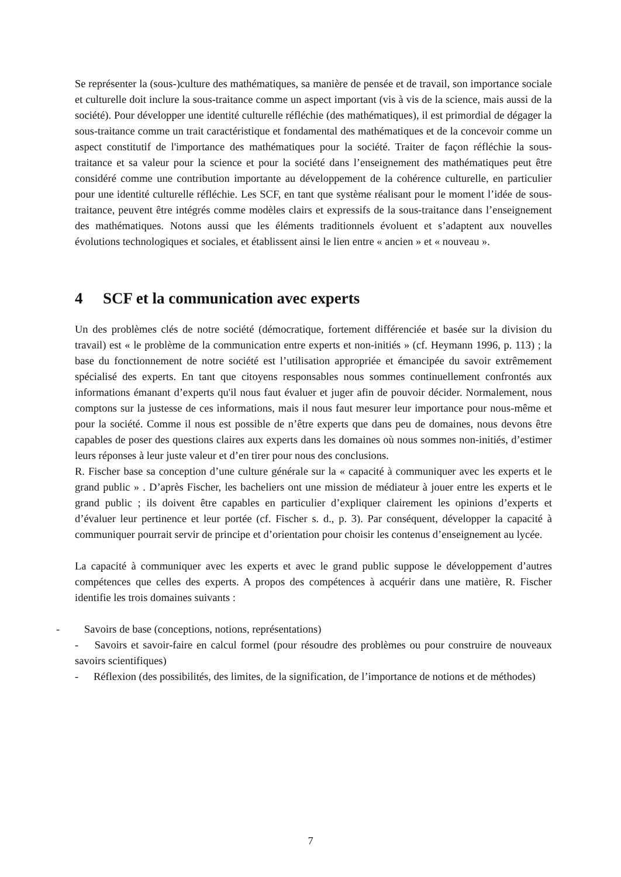Se représenter la (sous-)culture des mathématiques, sa manière de pensée et de travail, son importance sociale et culturelle doit inclure la sous-traitance comme un aspect important (vis à vis de la science, mais aussi de la société). Pour développer une identité culturelle réfléchie (des mathématiques), il est primordial de dégager la sous-traitance comme un trait caractéristique et fondamental des mathématiques et de la concevoir comme un aspect constitutif de l'importance des mathématiques pour la société. Traiter de façon réfléchie la sous-traitance et sa valeur pour la science et pour la société dans l’enseignement des mathématiques peut être considéré comme une contribution importante au développement de la cohérence culturelle, en particulier pour une identité culturelle réfléchie. Les SCF, en tant que système réalisant pour le moment l’idée de sous-traitance, peuvent être intégrés comme modèles clairs et expressifs de la sous-traitance dans l’enseignement des mathématiques. Notons aussi que les éléments traditionnels évoluent et s’adaptent aux nouvelles évolutions technologiques et sociales, et établissent ainsi le lien entre « ancien » et « nouveau ».
4 SCF et la communication avec experts
Un des problèmes clés de notre société (démocratique, fortement différenciée et basée sur la division du travail) est « le problème de la communication entre experts et non-initiés » (cf. Heymann 1996, p. 113) ; la base du fonctionnement de notre société est l’utilisation appropriée et émancipée du savoir extrêmement spécialisé des experts. En tant que citoyens responsables nous sommes continuellement confrontés aux informations émanant d’experts qu'il nous faut évaluer et juger afin de pouvoir décider. Normalement, nous comptons sur la justesse de ces informations, mais il nous faut mesurer leur importance pour nous-même et pour la société. Comme il nous est possible de n’être experts que dans peu de domaines, nous devons être capables de poser des questions claires aux experts dans les domaines où nous sommes non-initiés, d’estimer leurs réponses à leur juste valeur et d’en tirer pour nous des conclusions.
R. Fischer base sa conception d’une culture générale sur la « capacité à communiquer avec les experts et le grand public » . D’après Fischer, les bacheliers ont une mission de médiateur à jouer entre les experts et le grand public ; ils doivent être capables en particulier d’expliquer clairement les opinions d’experts et d’évaluer leur pertinence et leur portée (cf. Fischer s. d., p. 3). Par conséquent, développer la capacité à communiquer pourrait servir de principe et d’orientation pour choisir les contenus d’enseignement au lycée.
La capacité à communiquer avec les experts et avec le grand public suppose le développement d’autres compétences que celles des experts. A propos des compétences à acquérir dans une matière, R. Fischer identifie les trois domaines suivants :
- Savoirs de base (conceptions, notions, représentations)
- Savoirs et savoir-faire en calcul formel (pour résoudre des problèmes ou pour construire de nouveaux savoirs scientifiques)
- Réflexion (des possibilités, des limites, de la signification, de l’importance de notions et de méthodes)
7